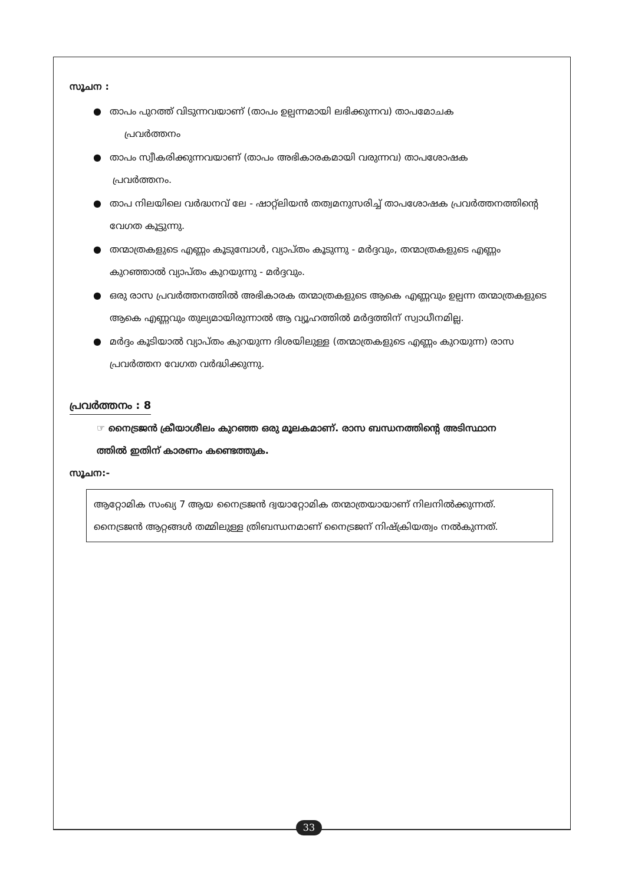സൂചന :
● താപം പുറത്ത് വിടുന്നവയാണ് (താപം ഉല്പന്നമായി ലഭിക്കുന്നവ) താപമോചക
പ്രവർത്തനം
● താപം സ്വീകരിക്കുന്നവയാണ് (താപം അഭികാരകമായി വരുന്നവ) താപശോഷക
പ്രവർത്തനം.
● താപ നിലയിലെ വർദ്ധനവ് ലേ - ഷാറ്റ്ലിയൻ തത്വമനുസരിച്ച് താപശോഷക പ്രവർത്തനത്തിന്റെ വേഗത കൂട്ടുന്നു.
● തന്മാത്രകളുടെ എണ്ണം കൂടുമ്പോൾ, വ്യാപ്തം കൂടുന്നു - മർദ്ദവും, തന്മാത്രകളുടെ എണ്ണം കുറഞ്ഞാൽ വ്യാപ്തം കുറയുന്നു - മർദ്ദവും.
● ഒരു രാസ പ്രവർത്തനത്തിൽ അഭികാരക തന്മാത്രകളുടെ ആകെ എണ്ണവും ഉല്പന്ന തന്മാത്രകളുടെ ആകെ എണ്ണവും തുല്യമായിരുന്നാൽ ആ വ്യൂഹത്തിൽ മർദ്ദത്തിന് സ്വാധീനമില്ല.
● മർദ്ദം കൂടിയാൽ വ്യാപ്തം കുറയുന്ന ദിശയിലുള്ള (തന്മാത്രകളുടെ എണ്ണം കുറയുന്ന) രാസ പ്രവർത്തന വേഗത വർദ്ധിക്കുന്നു.
പ്രവർത്തനം : 8
☞ നൈട്രജൻ ക്രീയാശീലം കുറഞ്ഞ ഒരു മൂലകമാണ്. രാസ ബന്ധനത്തിന്റെ അടിസ്ഥാന
ത്തിൽ ഇതിന് കാരണം കണ്ടെത്തുക.
സൂചന:-
ആറ്റോമിക സംഖ്യ 7 ആയ നൈട്രജൻ ദ്വയാറ്റോമിക തന്മാത്രയായാണ് നിലനിൽക്കുന്നത്. നൈട്രജൻ ആറ്റങ്ങൾ തമ്മിലുള്ള ത്രിബന്ധനമാണ് നൈട്രജന് നിഷ്ക്രിയത്വം നൽകുന്നത്.
33